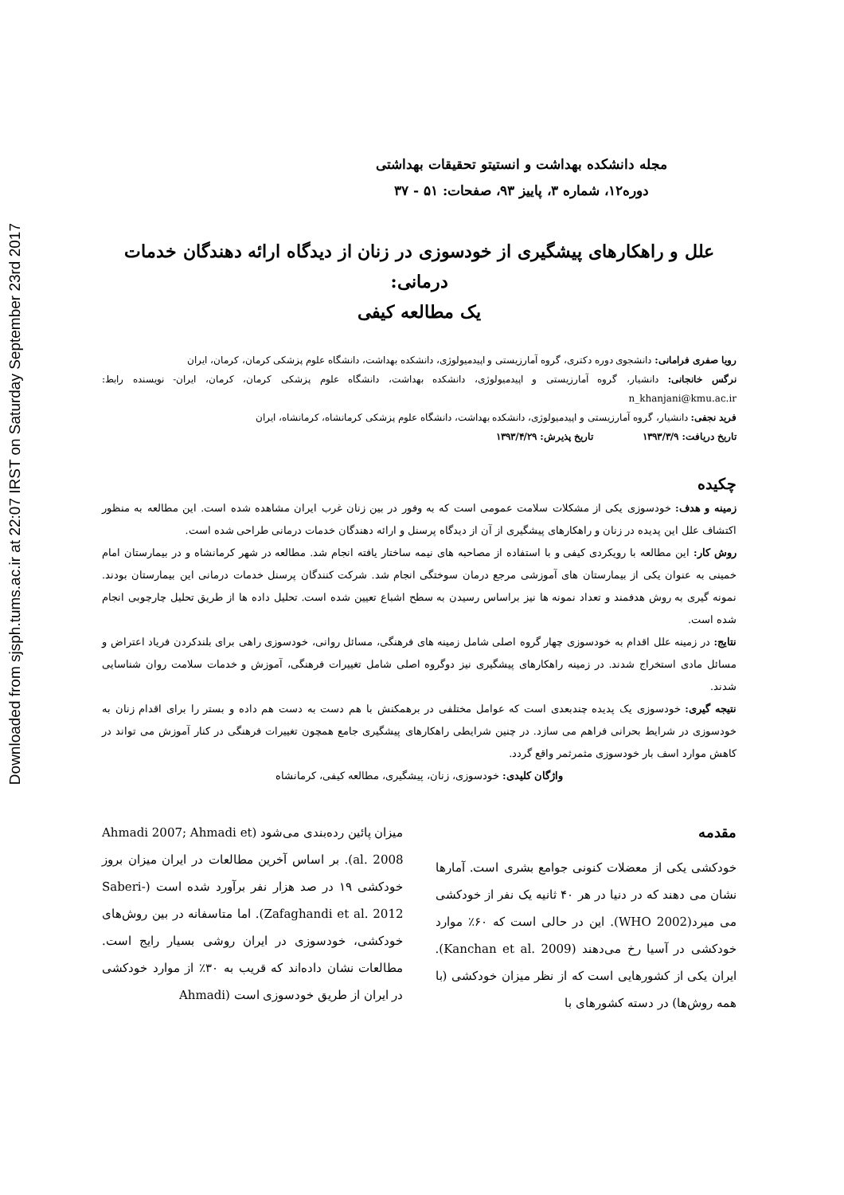Downloaded from sjsph.tums.ac.ir at 22:07 IRST on Saturday September 23rd 2017
مجله دانشکده بهداشت و انستیتو تحقیقات بهداشتی
دوره۱۲، شماره ۳، پاییز ۹۳، صفحات: ۵۱ - ۳۷
علل و راهکارهای پیشگیری از خودسوزی در زنان از دیدگاه ارائه دهندگان خدمات درمانی:
یک مطالعه کیفی
رویا صفری فرامانی: دانشجوی دوره دکتری، گروه آمارزیستی و اپیدمیولوژی، دانشکده بهداشت، دانشگاه علوم پزشکی کرمان، کرمان، ایران
نرگس خانجانی: دانشیار، گروه آمارزیستی و اپیدمیولوژی، دانشکده بهداشت، دانشگاه علوم پزشکی کرمان، کرمان، ایران- نویسنده رابط: n_khanjani@kmu.ac.ir
فرید نجفی: دانشیار، گروه آمارزیستی و اپیدمیولوژی، دانشکده بهداشت، دانشگاه علوم پزشکی کرمانشاه، کرمانشاه، ایران
تاریخ دریافت: ۱۳۹۳/۳/۹ تاریخ پذیرش: ۱۳۹۳/۴/۲۹
چکیده
زمینه و هدف: خودسوزی یکی از مشکلات سلامت عمومی است که به وفور در بین زنان غرب ایران مشاهده شده است. این مطالعه به منظور اکتشاف علل این پدیده در زنان و راهکارهای پیشگیری از آن از دیدگاه پرسنل و ارائه دهندگان خدمات درمانی طراحی شده است.
روش کار: این مطالعه با رویکردی کیفی و با استفاده از مصاحبه های نیمه ساختار یافته انجام شد. مطالعه در شهر کرمانشاه و در بیمارستان امام خمینی به عنوان یکی از بیمارستان های آموزشی مرجع درمان سوختگی انجام شد. شرکت کنندگان پرسنل خدمات درمانی این بیمارستان بودند. نمونه گیری به روش هدفمند و تعداد نمونه ها نیز براساس رسیدن به سطح اشباع تعیین شده است. تحلیل داده ها از طریق تحلیل چارچوبی انجام شده است.
نتایج: در زمینه علل اقدام به خودسوزی چهار گروه اصلی شامل زمینه های فرهنگی، مسائل روانی، خودسوزی راهی برای بلندکردن فریاد اعتراض و مسائل مادی استخراج شدند. در زمینه راهکارهای پیشگیری نیز دوگروه اصلی شامل تغییرات فرهنگی، آموزش و خدمات سلامت روان شناسایی شدند.
نتیجه گیری: خودسوزی یک پدیده چندبعدی است که عوامل مختلفی در برهمکنش با هم دست به دست هم داده و بستر را برای اقدام زنان به خودسوزی در شرایط بحرانی فراهم می سازد. در چنین شرایطی راهکارهای پیشگیری جامع همچون تغییرات فرهنگی در کنار آموزش می تواند در کاهش موارد اسف بار خودسوزی مثمرثمر واقع گردد.
واژگان کلیدی: خودسوزی، زنان، پیشگیری، مطالعه کیفی، کرمانشاه
مقدمه
خودکشی یکی از معضلات کنونی جوامع بشری است. آمارها نشان می دهند که در دنیا در هر ۴۰ ثانیه یک نفر از خودکشی می میرد(WHO 2002). این در حالی است که ۶۰٪ موارد خودکشی در آسیا رخ می‌دهند (Kanchan et al. 2009). ایران یکی از کشورهایی است که از نظر میزان خودکشی (با همه روش‌ها) در دسته کشورهای با
میزان پائین رده‌بندی می‌شود (Ahmadi 2007; Ahmadi et al. 2008). بر اساس آخرین مطالعات در ایران میزان بروز خودکشی ۱۹ در صد هزار نفر برآورد شده است (Saberi-Zafaghandi et al. 2012). اما متاسفانه در بین روش‌های خودکشی، خودسوزی در ایران روشی بسیار رایج است. مطالعات نشان داده‌اند که قریب به ۳۰٪ از موارد خودکشی در ایران از طریق خودسوزی است (Ahmadi